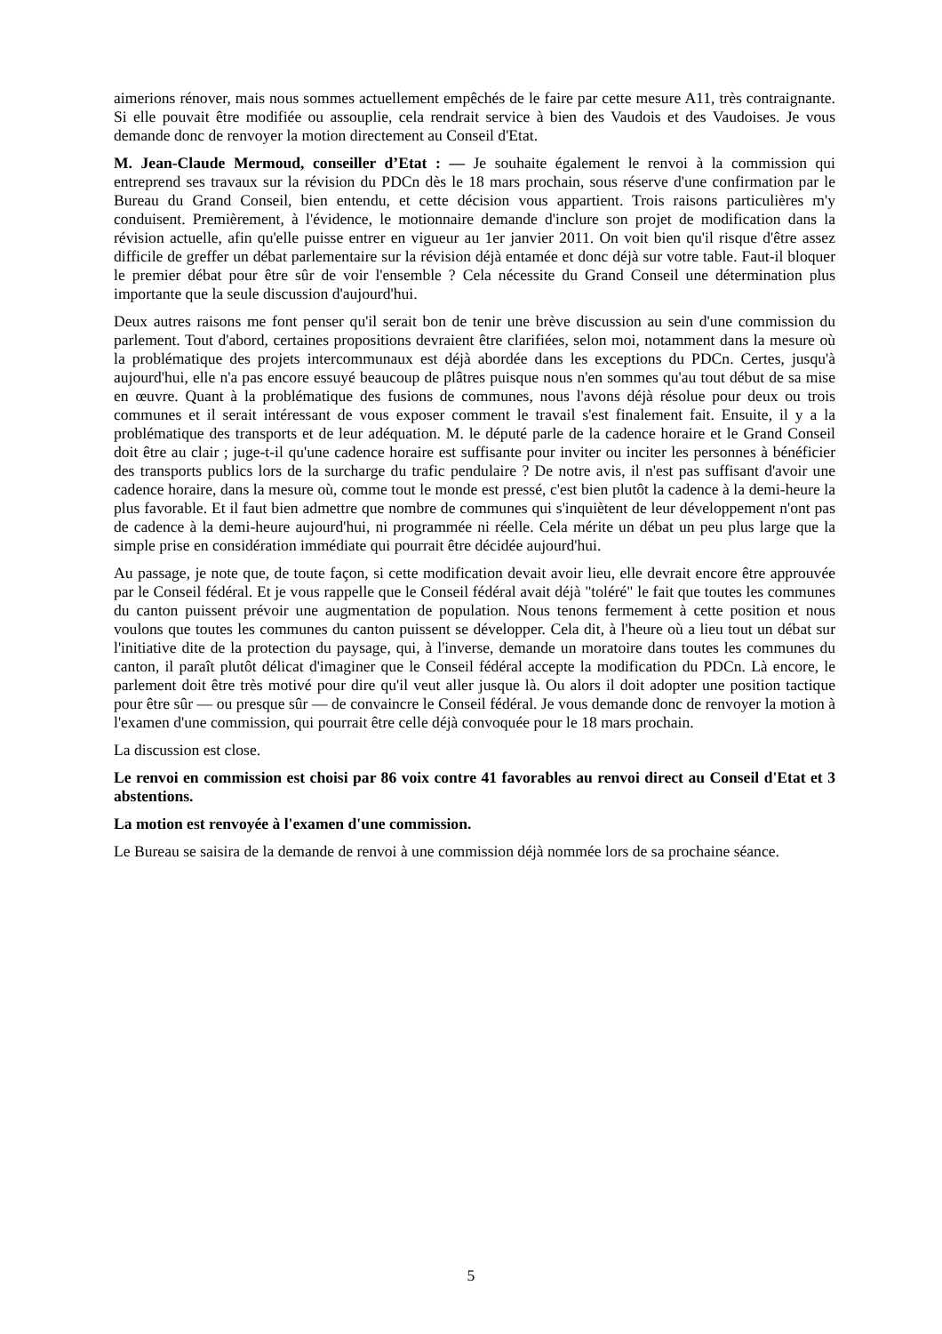aimerions rénover, mais nous sommes actuellement empêchés de le faire par cette mesure A11, très contraignante. Si elle pouvait être modifiée ou assouplie, cela rendrait service à bien des Vaudois et des Vaudoises. Je vous demande donc de renvoyer la motion directement au Conseil d'Etat.
M. Jean-Claude Mermoud, conseiller d’Etat : — Je souhaite également le renvoi à la commission qui entreprend ses travaux sur la révision du PDCn dès le 18 mars prochain, sous réserve d'une confirmation par le Bureau du Grand Conseil, bien entendu, et cette décision vous appartient. Trois raisons particulières m'y conduisent. Premièrement, à l'évidence, le motionnaire demande d'inclure son projet de modification dans la révision actuelle, afin qu'elle puisse entrer en vigueur au 1er janvier 2011. On voit bien qu'il risque d'être assez difficile de greffer un débat parlementaire sur la révision déjà entamée et donc déjà sur votre table. Faut-il bloquer le premier débat pour être sûr de voir l'ensemble ? Cela nécessite du Grand Conseil une détermination plus importante que la seule discussion d'aujourd'hui.
Deux autres raisons me font penser qu'il serait bon de tenir une brève discussion au sein d'une commission du parlement. Tout d'abord, certaines propositions devraient être clarifiées, selon moi, notamment dans la mesure où la problématique des projets intercommunaux est déjà abordée dans les exceptions du PDCn. Certes, jusqu'à aujourd'hui, elle n'a pas encore essuyé beaucoup de plâtres puisque nous n'en sommes qu'au tout début de sa mise en œuvre. Quant à la problématique des fusions de communes, nous l'avons déjà résolue pour deux ou trois communes et il serait intéressant de vous exposer comment le travail s'est finalement fait. Ensuite, il y a la problématique des transports et de leur adéquation. M. le député parle de la cadence horaire et le Grand Conseil doit être au clair ; juge-t-il qu'une cadence horaire est suffisante pour inviter ou inciter les personnes à bénéficier des transports publics lors de la surcharge du trafic pendulaire ? De notre avis, il n'est pas suffisant d'avoir une cadence horaire, dans la mesure où, comme tout le monde est pressé, c'est bien plutôt la cadence à la demi-heure la plus favorable. Et il faut bien admettre que nombre de communes qui s'inquiètent de leur développement n'ont pas de cadence à la demi-heure aujourd'hui, ni programmée ni réelle. Cela mérite un débat un peu plus large que la simple prise en considération immédiate qui pourrait être décidée aujourd'hui.
Au passage, je note que, de toute façon, si cette modification devait avoir lieu, elle devrait encore être approuvée par le Conseil fédéral. Et je vous rappelle que le Conseil fédéral avait déjà "toléré" le fait que toutes les communes du canton puissent prévoir une augmentation de population. Nous tenons fermement à cette position et nous voulons que toutes les communes du canton puissent se développer. Cela dit, à l'heure où a lieu tout un débat sur l'initiative dite de la protection du paysage, qui, à l'inverse, demande un moratoire dans toutes les communes du canton, il paraît plutôt délicat d'imaginer que le Conseil fédéral accepte la modification du PDCn. Là encore, le parlement doit être très motivé pour dire qu'il veut aller jusque là. Ou alors il doit adopter une position tactique pour être sûr — ou presque sûr — de convaincre le Conseil fédéral. Je vous demande donc de renvoyer la motion à l'examen d'une commission, qui pourrait être celle déjà convoquée pour le 18 mars prochain.
La discussion est close.
Le renvoi en commission est choisi par 86 voix contre 41 favorables au renvoi direct au Conseil d'Etat et 3 abstentions.
La motion est renvoyée à l'examen d'une commission.
Le Bureau se saisira de la demande de renvoi à une commission déjà nommée lors de sa prochaine séance.
5